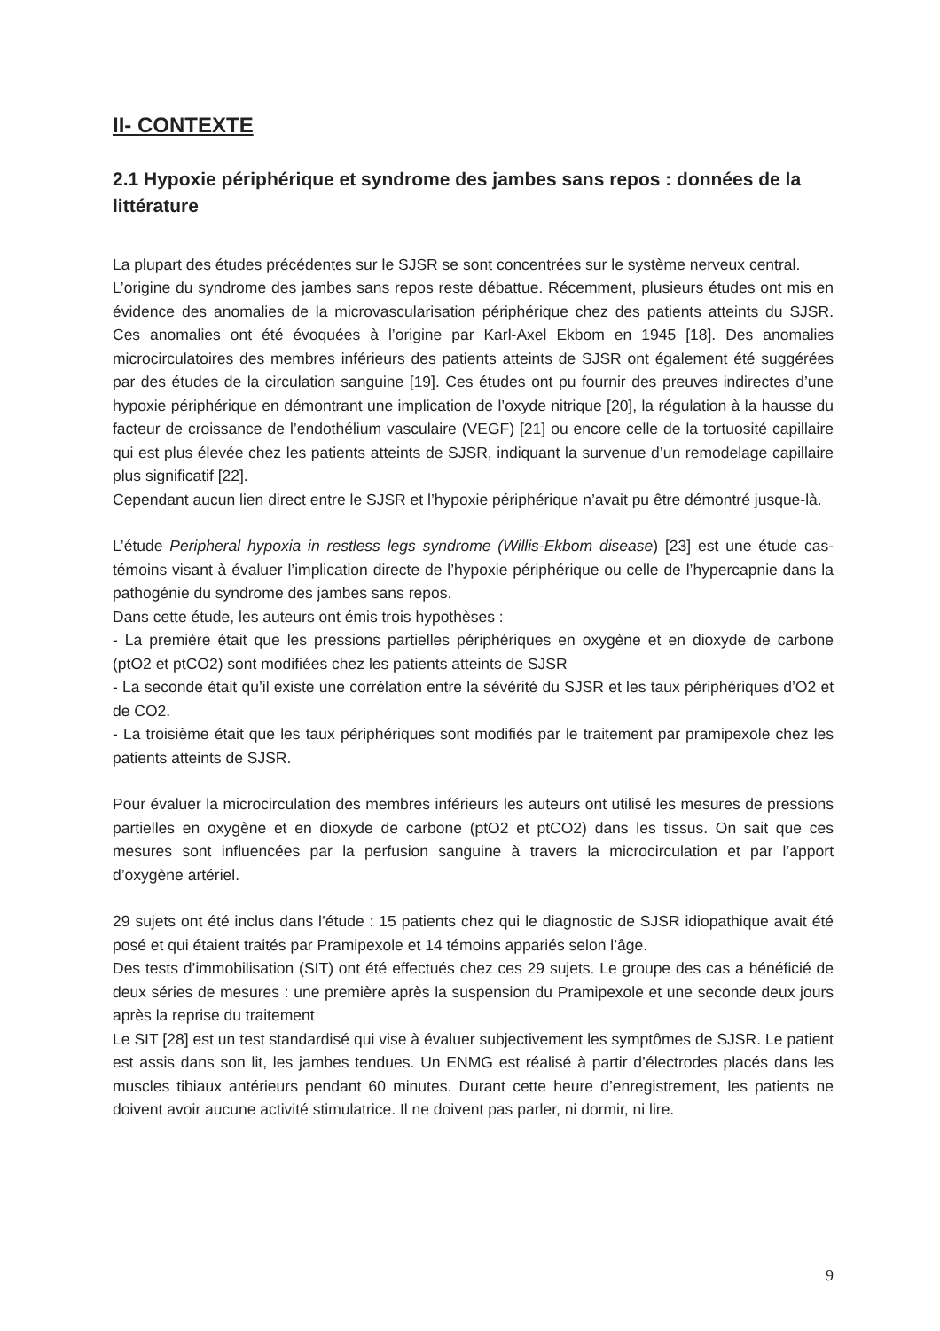II- CONTEXTE
2.1 Hypoxie périphérique et syndrome des jambes sans repos : données de la littérature
La plupart des études précédentes sur le SJSR se sont concentrées sur le système nerveux central.
L’origine du syndrome des jambes sans repos reste débattue. Récemment, plusieurs études ont mis en évidence des anomalies de la microvascularisation périphérique chez des patients atteints du SJSR. Ces anomalies ont été évoquées à l’origine par Karl-Axel Ekbom en 1945 [18]. Des anomalies microcirculatoires des membres inférieurs des patients atteints de SJSR ont également été suggérées par des études de la circulation sanguine [19]. Ces études ont pu fournir des preuves indirectes d’une hypoxie périphérique en démontrant une implication de l’oxyde nitrique [20], la régulation à la hausse du facteur de croissance de l’endothélium vasculaire (VEGF) [21] ou encore celle de la tortuosité capillaire qui est plus élevée chez les patients atteints de SJSR, indiquant la survenue d’un remodelage capillaire plus significatif [22].
Cependant aucun lien direct entre le SJSR et l’hypoxie périphérique n’avait pu être démontré jusque-là.
L’étude Peripheral hypoxia in restless legs syndrome (Willis-Ekbom disease) [23] est une étude cas-témoins visant à évaluer l’implication directe de l’hypoxie périphérique ou celle de l’hypercapnie dans la pathogénie du syndrome des jambes sans repos.
Dans cette étude, les auteurs ont émis trois hypothèses :
- La première était que les pressions partielles périphériques en oxygène et en dioxyde de carbone (ptO2 et ptCO2) sont modifiées chez les patients atteints de SJSR
- La seconde était qu’il existe une corrélation entre la sévérité du SJSR et les taux périphériques d’O2 et de CO2.
- La troisième était que les taux périphériques sont modifiés par le traitement par pramipexole chez les patients atteints de SJSR.
Pour évaluer la microcirculation des membres inférieurs les auteurs ont utilisé les mesures de pressions partielles en oxygène et en dioxyde de carbone (ptO2 et ptCO2) dans les tissus. On sait que ces mesures sont influencées par la perfusion sanguine à travers la microcirculation et par l’apport d’oxygène artériel.
29 sujets ont été inclus dans l’étude : 15 patients chez qui le diagnostic de SJSR idiopathique avait été posé et qui étaient traités par Pramipexole et 14 témoins appariés selon l’âge.
Des tests d’immobilisation (SIT) ont été effectués chez ces 29 sujets. Le groupe des cas a bénéficié de deux séries de mesures : une première après la suspension du Pramipexole et une seconde deux jours après la reprise du traitement
Le SIT [28] est un test standardisé qui vise à évaluer subjectivement les symptômes de SJSR. Le patient est assis dans son lit, les jambes tendues. Un ENMG est réalisé à partir d’électrodes placés dans les muscles tibiaux antérieurs pendant 60 minutes. Durant cette heure d’enregistrement, les patients ne doivent avoir aucune activité stimulatrice. Il ne doivent pas parler, ni dormir, ni lire.
9